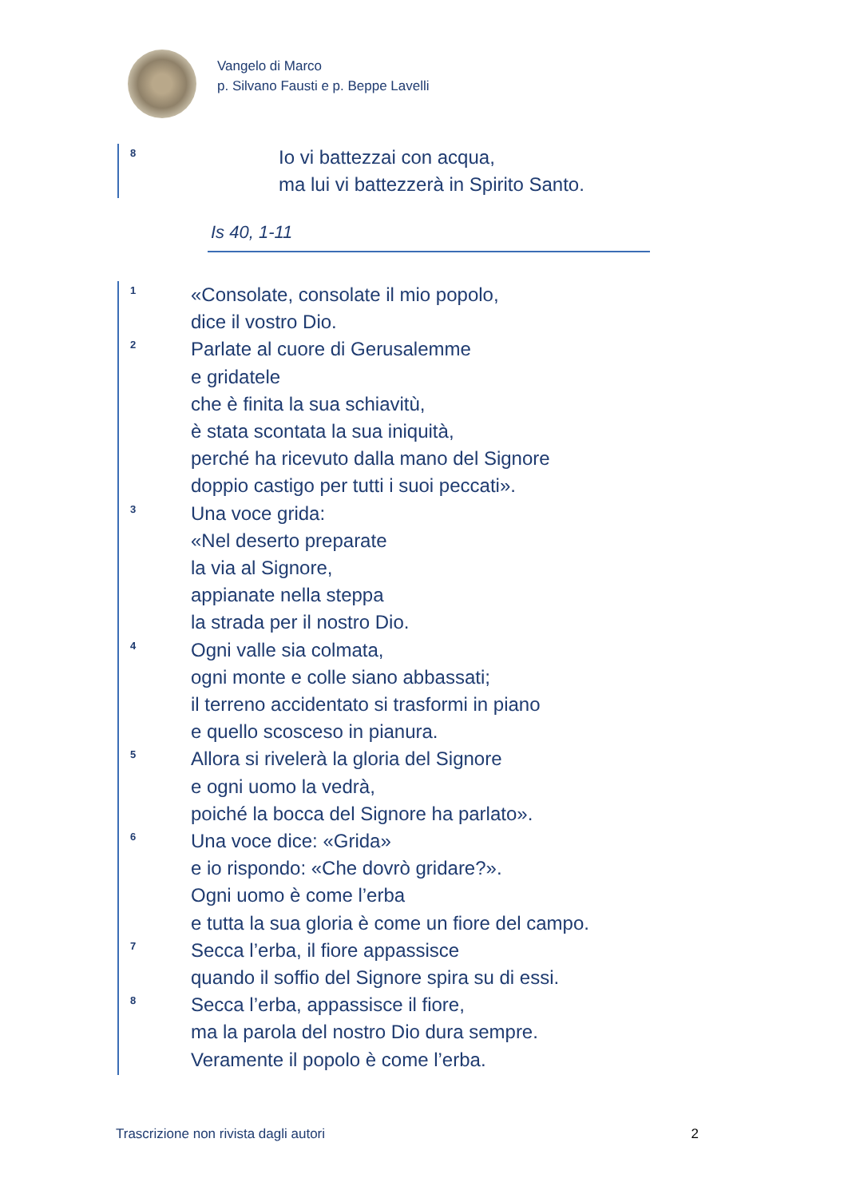Vangelo di Marco
p. Silvano Fausti e p. Beppe Lavelli
8 Io vi battezzai con acqua,
ma lui vi battezzerà in Spirito Santo.
Is 40, 1-11
1 «Consolate, consolate il mio popolo,
dice il vostro Dio.
2 Parlate al cuore di Gerusalemme
e gridatele
che è finita la sua schiavitù,
è stata scontata la sua iniquità,
perché ha ricevuto dalla mano del Signore
doppio castigo per tutti i suoi peccati».
3 Una voce grida:
«Nel deserto preparate
la via al Signore,
appianate nella steppa
la strada per il nostro Dio.
4 Ogni valle sia colmata,
ogni monte e colle siano abbassati;
il terreno accidentato si trasformi in piano
e quello scosceso in pianura.
5 Allora si rivelerà la gloria del Signore
e ogni uomo la vedrà,
poiché la bocca del Signore ha parlato».
6 Una voce dice: «Grida»
e io rispondo: «Che dovrò gridare?».
Ogni uomo è come l’erba
e tutta la sua gloria è come un fiore del campo.
7 Secca l’erba, il fiore appassisce
quando il soffio del Signore spira su di essi.
8 Secca l’erba, appassisce il fiore,
ma la parola del nostro Dio dura sempre.
Veramente il popolo è come l’erba.
Trascrizione non rivista dagli autori 2